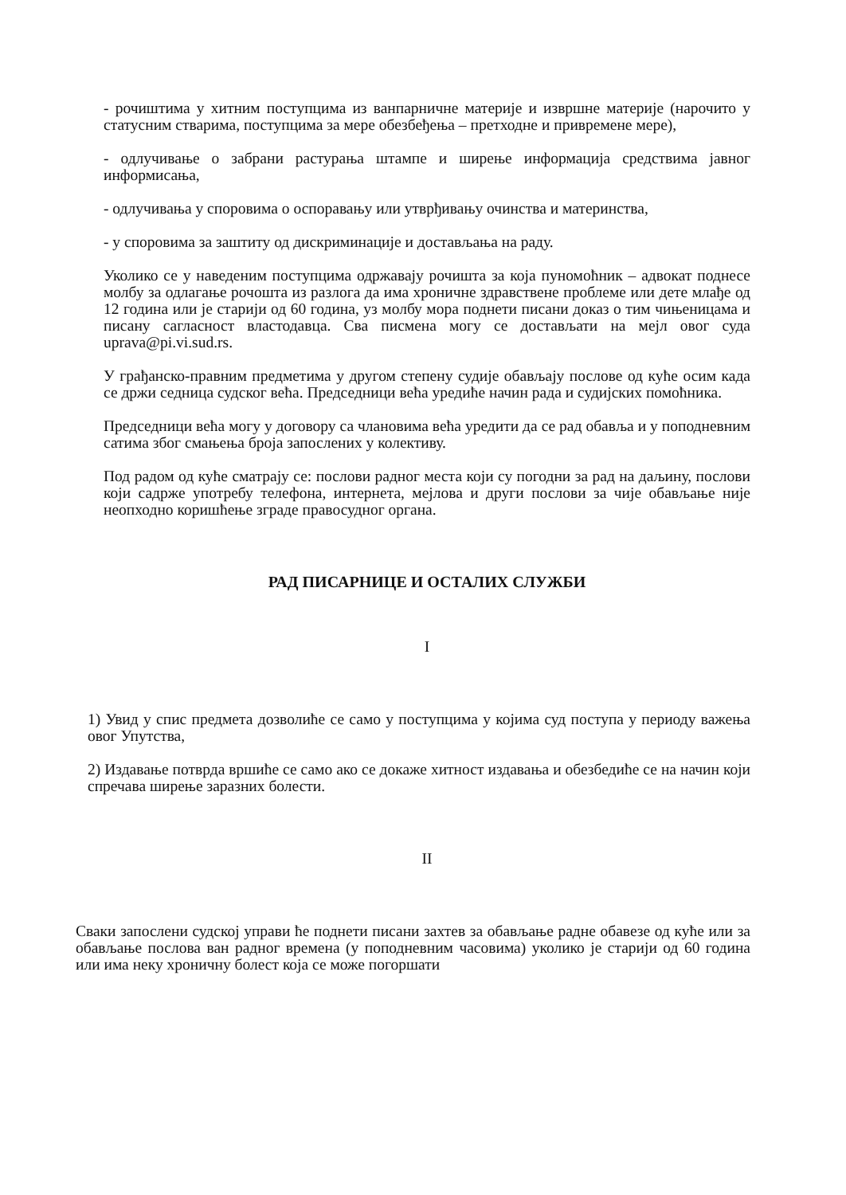- рочиштима у хитним поступцима из ванпарничне материје и извршне материје (нарочито у статусним стварима, поступцима за мере обезбеђења – претходне и привремене мере),
- одлучивање о забрани растурања штампе и ширење информација средствима јавног информисања,
- одлучивања у споровима о оспоравању или утврђивању очинства и материнства,
- у споровима за заштиту од дискриминације и достављања на раду.
Уколико се у наведеним поступцима одржавају рочишта за која пуномоћник – адвокат поднесе молбу за одлагање рочошта из разлога да има хроничне здравствене проблеме или дете млађе од 12 година или је старији од 60 година, уз молбу мора поднети писани доказ о тим чињеницама и писану сагласност властодавца. Сва писмена могу се достављати на мејл овог суда uprava@pi.vi.sud.rs.
У грађанско-правним предметима у другом степену судије обављају послове од куће осим када се држи седница судског већа. Председници већа уредиће начин рада и судијских помоћника.
Председници већа могу у договору са члановима већа уредити да се рад обавља и у поподневним сатима због смањења броја запослених у колективу.
Под радом од куће сматрају се: послови радног места који су погодни за рад на даљину, послови који садрже употребу телефона, интернета, мејлова и други послови за чије обављање није неопходно коришћење зграде правосудног органа.
РАД ПИСАРНИЦЕ И ОСТАЛИХ СЛУЖБИ
I
1) Увид у спис предмета дозволиће се само у поступцима у којима суд поступа у периоду важења овог Упутства,
2) Издавање потврда вршиће се само ако се докаже хитност издавања и обезбедиће се на начин који спречава ширење заразних болести.
II
Сваки запослени судској управи ће поднети писани захтев за обављање радне обавезе од куће или за обављање послова ван радног времена (у поподневним часовима) уколико је старији од 60 година или има неку хроничну болест која се може погоршати